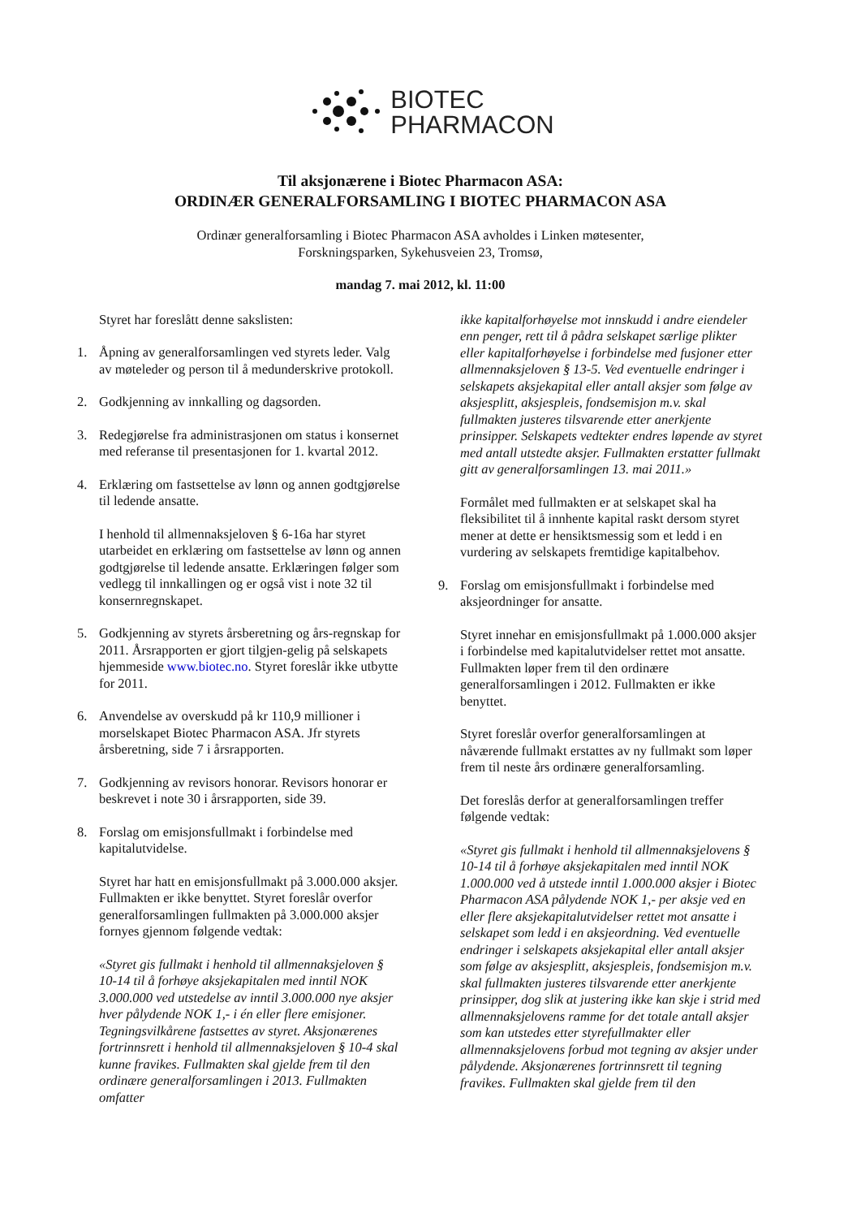BIOTEC
PHARMACON
Til aksjonærene i Biotec Pharmacon ASA:
ORDINÆR GENERALFORSAMLING I BIOTEC PHARMACON ASA
Ordinær generalforsamling i Biotec Pharmacon ASA avholdes i Linken møtesenter,
Forskningsparken, Sykehusveien 23, Tromsø,
mandag 7. mai 2012, kl. 11:00
Styret har foreslått denne sakslisten:
1. Åpning av generalforsamlingen ved styrets leder. Valg av møteleder og person til å medunderskrive protokoll.
2. Godkjenning av innkalling og dagsorden.
3. Redegjørelse fra administrasjonen om status i konsernet med referanse til presentasjonen for 1. kvartal 2012.
4. Erklæring om fastsettelse av lønn og annen godtgjørelse til ledende ansatte.
I henhold til allmennaksjeloven § 6-16a har styret utarbeidet en erklæring om fastsettelse av lønn og annen godtgjørelse til ledende ansatte. Erklæringen følger som vedlegg til innkallingen og er også vist i note 32 til konsernregnskapet.
5. Godkjenning av styrets årsberetning og års-regnskap for 2011. Årsrapporten er gjort tilgjen-gelig på selskapets hjemmeside www.biotec.no. Styret foreslår ikke utbytte for 2011.
6. Anvendelse av overskudd på kr 110,9 millioner i morselskapet Biotec Pharmacon ASA. Jfr styrets årsberetning, side 7 i årsrapporten.
7. Godkjenning av revisors honorar. Revisors honorar er beskrevet i note 30 i årsrapporten, side 39.
8. Forslag om emisjonsfullmakt i forbindelse med kapitalutvidelse.
Styret har hatt en emisjonsfullmakt på 3.000.000 aksjer. Fullmakten er ikke benyttet. Styret foreslår overfor generalforsamlingen fullmakten på 3.000.000 aksjer fornyes gjennom følgende vedtak:
«Styret gis fullmakt i henhold til allmennaksjeloven § 10-14 til å forhøye aksjekapitalen med inntil NOK 3.000.000 ved utstedelse av inntil 3.000.000 nye aksjer hver pålydende NOK 1,- i én eller flere emisjoner. Tegningsvilkårene fastsettes av styret. Aksjonærenes fortrinnsrett i henhold til allmennaksjeloven § 10-4 skal kunne fravikes. Fullmakten skal gjelde frem til den ordinære generalforsamlingen i 2013. Fullmakten omfatter
ikke kapitalforhøyelse mot innskudd i andre eiendeler enn penger, rett til å pådra selskapet særlige plikter eller kapitalforhøyelse i forbindelse med fusjoner etter allmennaksjeloven § 13-5. Ved eventuelle endringer i selskapets aksjekapital eller antall aksjer som følge av aksjesplitt, aksjespleis, fondsemisjon m.v. skal fullmakten justeres tilsvarende etter anerkjente prinsipper. Selskapets vedtekter endres løpende av styret med antall utstedte aksjer. Fullmakten erstatter fullmakt gitt av generalforsamlingen 13. mai 2011.»
Formålet med fullmakten er at selskapet skal ha fleksibilitet til å innhente kapital raskt dersom styret mener at dette er hensiktsmessig som et ledd i en vurdering av selskapets fremtidige kapitalbehov.
9. Forslag om emisjonsfullmakt i forbindelse med aksjeordninger for ansatte.
Styret innehar en emisjonsfullmakt på 1.000.000 aksjer i forbindelse med kapitalutvidelser rettet mot ansatte. Fullmakten løper frem til den ordinære generalforsamlingen i 2012. Fullmakten er ikke benyttet.
Styret foreslår overfor generalforsamlingen at nåværende fullmakt erstattes av ny fullmakt som løper frem til neste års ordinære generalforsamling.
Det foreslås derfor at generalforsamlingen treffer følgende vedtak:
«Styret gis fullmakt i henhold til allmennaksjelovens § 10-14 til å forhøye aksjekapitalen med inntil NOK 1.000.000 ved å utstede inntil 1.000.000 aksjer i Biotec Pharmacon ASA pålydende NOK 1,- per aksje ved en eller flere aksjekapitalutvidelser rettet mot ansatte i selskapet som ledd i en aksjeordning. Ved eventuelle endringer i selskapets aksjekapital eller antall aksjer som følge av aksjesplitt, aksjespleis, fondsemisjon m.v. skal fullmakten justeres tilsvarende etter anerkjente prinsipper, dog slik at justering ikke kan skje i strid med allmennaksjelovens ramme for det totale antall aksjer som kan utstedes etter styrefullmakter eller allmennaksjelovens forbud mot tegning av aksjer under pålydende. Aksjonærenes fortrinnsrett til tegning fravikes. Fullmakten skal gjelde frem til den